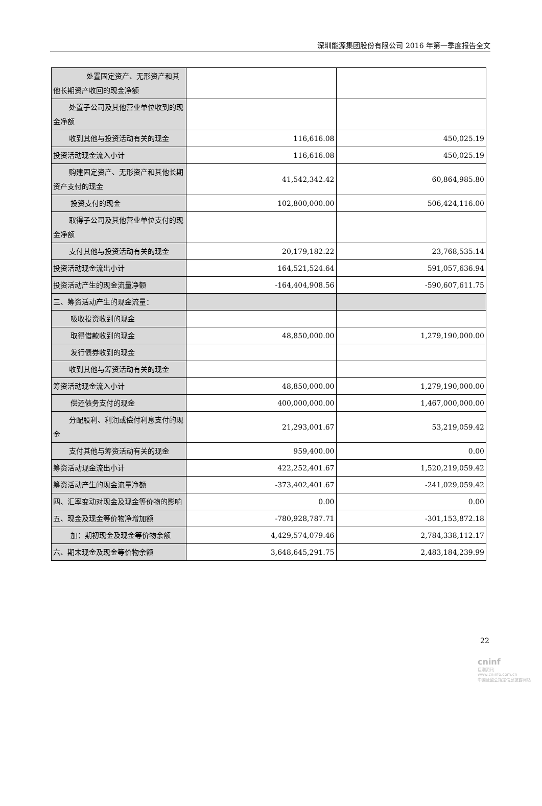深圳能源集团股份有限公司 2016 年第一季度报告全文
| 处置固定资产、无形资产和其他长期资产收回的现金净额 | | |
| 处置子公司及其他营业单位收到的现金净额 | | |
| 收到其他与投资活动有关的现金 | 116,616.08 | 450,025.19 |
| 投资活动现金流入小计 | 116,616.08 | 450,025.19 |
| 购建固定资产、无形资产和其他长期资产支付的现金 | 41,542,342.42 | 60,864,985.80 |
| 投资支付的现金 | 102,800,000.00 | 506,424,116.00 |
| 取得子公司及其他营业单位支付的现金净额 | | |
| 支付其他与投资活动有关的现金 | 20,179,182.22 | 23,768,535.14 |
| 投资活动现金流出小计 | 164,521,524.64 | 591,057,636.94 |
| 投资活动产生的现金流量净额 | -164,404,908.56 | -590,607,611.75 |
| 三、筹资活动产生的现金流量： | | |
| 吸收投资收到的现金 | | |
| 取得借款收到的现金 | 48,850,000.00 | 1,279,190,000.00 |
| 发行债券收到的现金 | | |
| 收到其他与筹资活动有关的现金 | | |
| 筹资活动现金流入小计 | 48,850,000.00 | 1,279,190,000.00 |
| 偿还债务支付的现金 | 400,000,000.00 | 1,467,000,000.00 |
| 分配股利、利润或偿付利息支付的现金 | 21,293,001.67 | 53,219,059.42 |
| 支付其他与筹资活动有关的现金 | 959,400.00 | 0.00 |
| 筹资活动现金流出小计 | 422,252,401.67 | 1,520,219,059.42 |
| 筹资活动产生的现金流量净额 | -373,402,401.67 | -241,029,059.42 |
| 四、汇率变动对现金及现金等价物的影响 | 0.00 | 0.00 |
| 五、现金及现金等价物净增加额 | -780,928,787.71 | -301,153,872.18 |
| 加：期初现金及现金等价物余额 | 4,429,574,079.46 | 2,784,338,112.17 |
| 六、期末现金及现金等价物余额 | 3,648,645,291.75 | 2,483,184,239.99 |
22
cninf
巨潮资讯
www.cninfo.com.cn
中国证监会指定信息披露网站